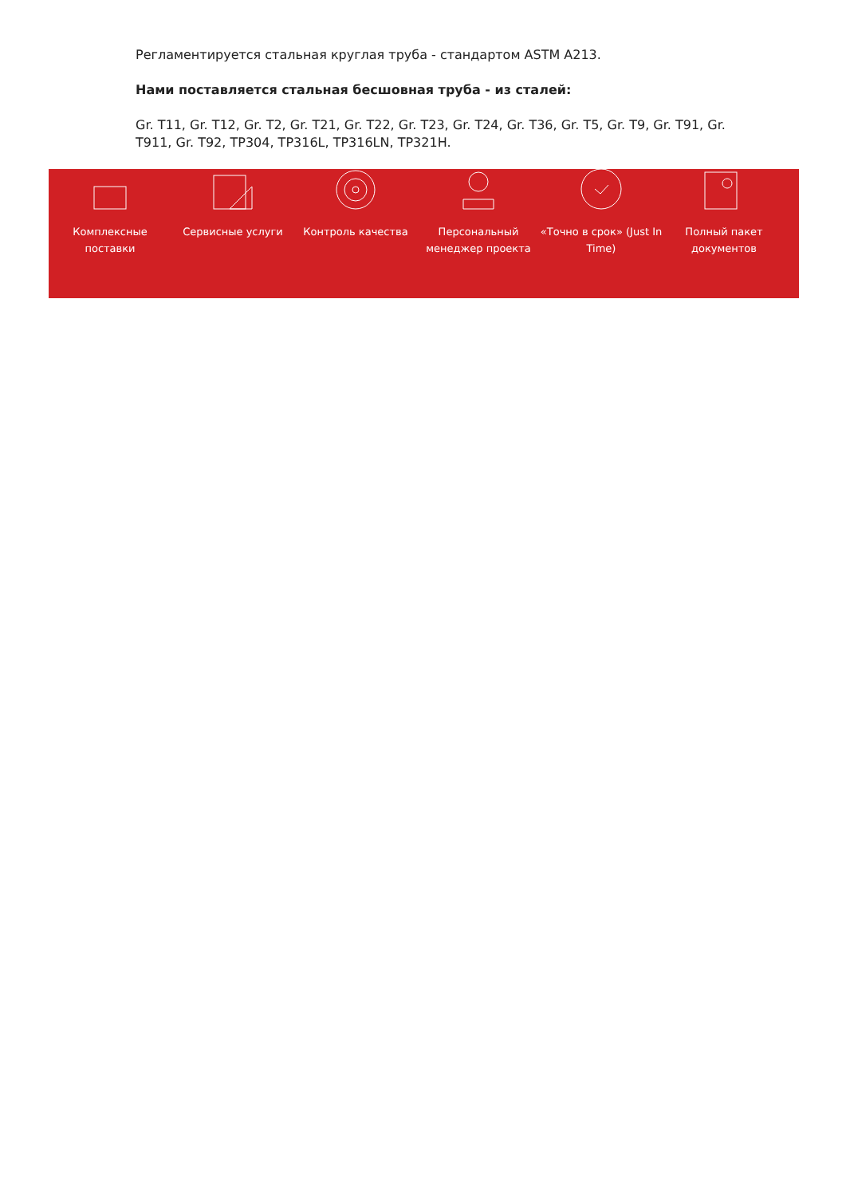Регламентируется стальная круглая труба - стандартом ASTM A213.
Нами поставляется стальная бесшовная труба - из сталей:
Gr. T11, Gr. T12, Gr. T2, Gr. T21, Gr. T22, Gr. T23, Gr. T24, Gr. T36, Gr. T5, Gr. T9, Gr. T91, Gr. T911, Gr. T92, TP304, TP316L, TP316LN, TP321H.
Комплексные поставки
Сервисные услуги Контроль качества Персональный менеджер проекта
«Точно в срок» (Just In Time)
Полный пакет документов